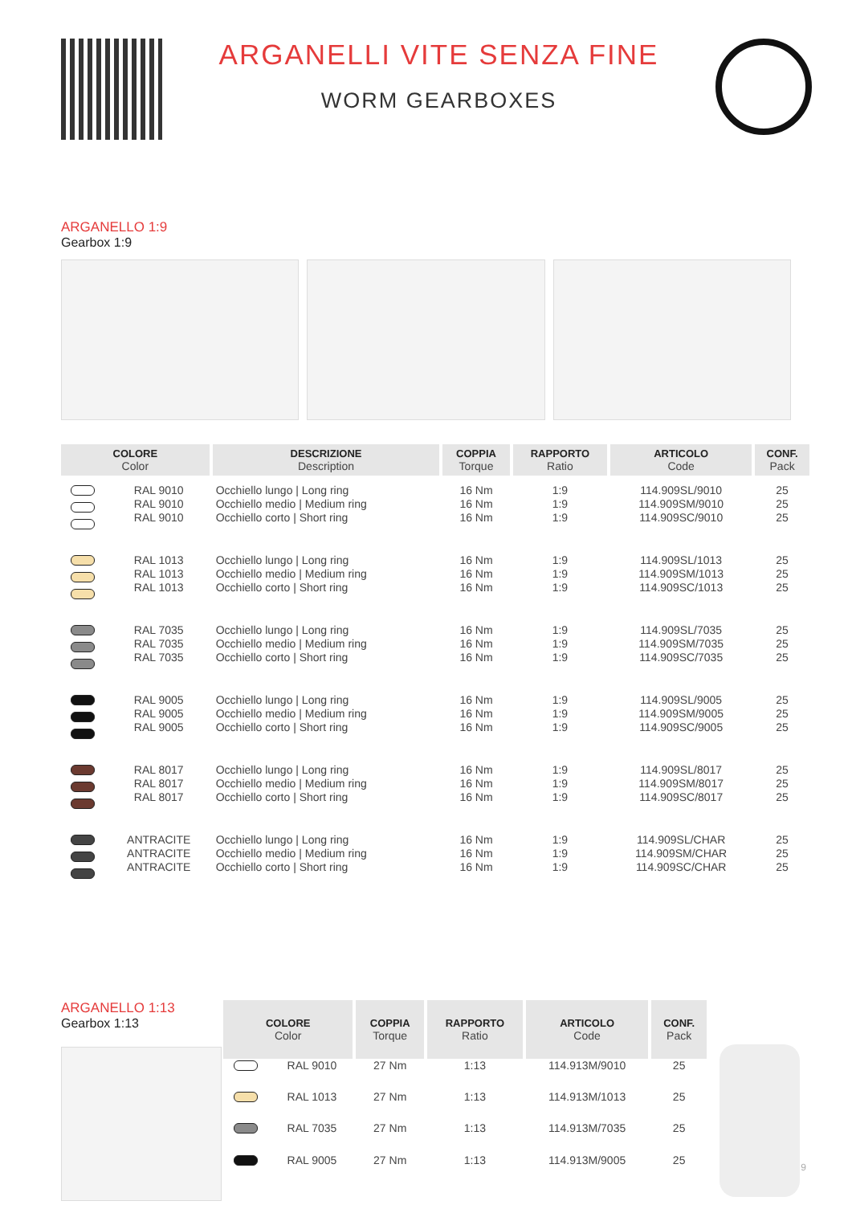ARGANELLI VITE SENZA FINE
WORM GEARBOXES
ARGANELLO 1:9
Gearbox 1:9
| COLORE Color | | DESCRIZIONE Description | COPPIA Torque | RAPPORTO Ratio | ARTICOLO Code | CONF. Pack |
| --- | --- | --- | --- | --- | --- | --- |
| | RAL 9010 RAL 9010 RAL 9010 | Occhiello lungo / Long ring Occhiello medio / Medium ring Occhiello corto / Short ring | 16 Nm 16 Nm 16 Nm | 1:9 1:9 1:9 | 114.909SL/9010 114.909SM/9010 114.909SC/9010 | 25 25 25 |
| | RAL 1013 RAL 1013 RAL 1013 | Occhiello lungo / Long ring Occhiello medio / Medium ring Occhiello corto / Short ring | 16 Nm 16 Nm 16 Nm | 1:9 1:9 1:9 | 114.909SL/1013 114.909SM/1013 114.909SC/1013 | 25 25 25 |
| | RAL 7035 RAL 7035 RAL 7035 | Occhiello lungo / Long ring Occhiello medio / Medium ring Occhiello corto / Short ring | 16 Nm 16 Nm 16 Nm | 1:9 1:9 1:9 | 114.909SL/7035 114.909SM/7035 114.909SC/7035 | 25 25 25 |
| | RAL 9005 RAL 9005 RAL 9005 | Occhiello lungo / Long ring Occhiello medio / Medium ring Occhiello corto / Short ring | 16 Nm 16 Nm 16 Nm | 1:9 1:9 1:9 | 114.909SL/9005 114.909SM/9005 114.909SC/9005 | 25 25 25 |
| | RAL 8017 RAL 8017 RAL 8017 | Occhiello lungo / Long ring Occhiello medio / Medium ring Occhiello corto / Short ring | 16 Nm 16 Nm 16 Nm | 1:9 1:9 1:9 | 114.909SL/8017 114.909SM/8017 114.909SC/8017 | 25 25 25 |
| | ANTRACITE ANTRACITE ANTRACITE | Occhiello lungo / Long ring Occhiello medio / Medium ring Occhiello corto / Short ring | 16 Nm 16 Nm 16 Nm | 1:9 1:9 1:9 | 114.909SL/CHAR 114.909SM/CHAR 114.909SC/CHAR | 25 25 25 |
ARGANELLO 1:13
Gearbox 1:13
| COLORE Color | | COPPIA Torque | RAPPORTO Ratio | ARTICOLO Code | CONF. Pack |
| --- | --- | --- | --- | --- | --- |
| | RAL 9010 | 27 Nm | 1:13 | 114.913M/9010 | 25 |
| | RAL 1013 | 27 Nm | 1:13 | 114.913M/1013 | 25 |
| | RAL 7035 | 27 Nm | 1:13 | 114.913M/7035 | 25 |
| | RAL 9005 | 27 Nm | 1:13 | 114.913M/9005 | 25 |
9